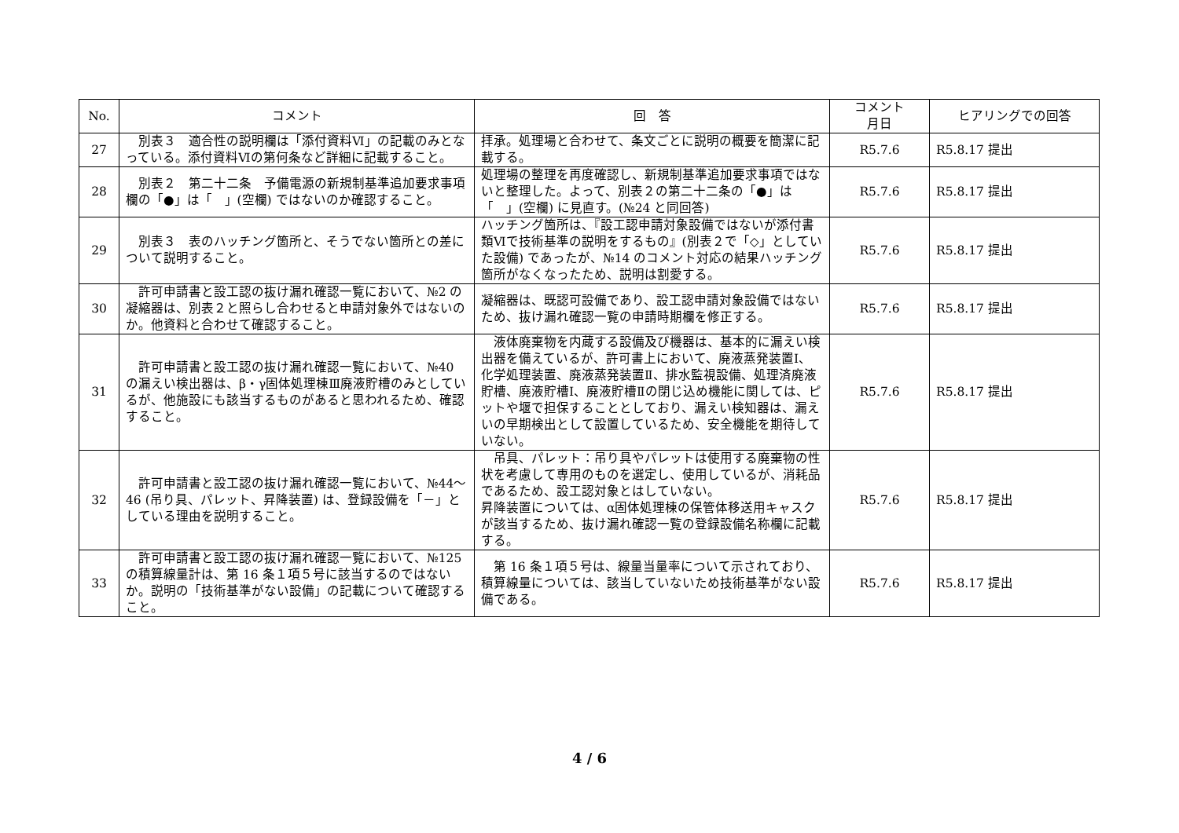| No. | コメント | 回 答 | コメント 月日 | ヒアリングでの回答 |
| --- | --- | --- | --- | --- |
| 27 | 別表３ 適合性の説明欄は「添付資料Ⅵ」の記載のみとなっている。添付資料Ⅵの第何条など詳細に記載すること。 | 拝承。処理場と合わせて、条文ごとに説明の概要を簡潔に記載する。 | R5.7.6 | R5.8.17 提出 |
| 28 | 別表２ 第二十二条 予備電源の新規制基準追加要求事項欄の「●」は「 」(空欄) ではないのか確認すること。 | 処理場の整理を再度確認し、新規制基準追加要求事項ではないと整理した。よって、別表２の第二十二条の「●」は「 」(空欄) に見直す。(№24 と同回答) | R5.7.6 | R5.8.17 提出 |
| 29 | 別表３ 表のハッチング箇所と、そうでない箇所との差について説明すること。 | ハッチング箇所は、『設工認申請対象設備ではないが添付書類Ⅵで技術基準の説明をするもの』(別表２で「◇」としていた設備) であったが、№14 のコメント対応の結果ハッチング箇所がなくなったため、説明は割愛する。 | R5.7.6 | R5.8.17 提出 |
| 30 | 許可申請書と設工認の抜け漏れ確認一覧において、№2 の凝縮器は、別表２と照らし合わせると申請対象外ではないのか。他資料と合わせて確認すること。 | 凝縮器は、既認可設備であり、設工認申請対象設備ではないため、抜け漏れ確認一覧の申請時期欄を修正する。 | R5.7.6 | R5.8.17 提出 |
| 31 | 許可申請書と設工認の抜け漏れ確認一覧において、№40 の漏えい検出器は、β・γ固体処理棟Ⅲ廃液貯槽のみとしているが、他施設にも該当するものがあると思われるため、確認すること。 | 液体廃棄物を内蔵する設備及び機器は、基本的に漏えい検出器を備えているが、許可書上において、廃液蒸発装置Ⅰ、化学処理装置、廃液蒸発装置Ⅱ、排水監視設備、処理済廃液貯槽、廃液貯槽Ⅰ、廃液貯槽Ⅱの閉じ込め機能に関しては、ピットや堰で担保することとしており、漏えい検知器は、漏えいの早期検出として設置しているため、安全機能を期待していない。 | R5.7.6 | R5.8.17 提出 |
| 32 | 許可申請書と設工認の抜け漏れ確認一覧において、№44～46 (吊り具、パレット、昇降装置) は、登録設備を「－」としている理由を説明すること。 | 吊具、パレット：吊り具やパレットは使用する廃棄物の性状を考慮して専用のものを選定し、使用しているが、消耗品であるため、設工認対象とはしていない。 昇降装置については、α固体処理棟の保管体移送用キャスクが該当するため、抜け漏れ確認一覧の登録設備名称欄に記載する。 | R5.7.6 | R5.8.17 提出 |
| 33 | 許可申請書と設工認の抜け漏れ確認一覧において、№125 の積算線量計は、第 16 条１項５号に該当するのではないか。説明の「技術基準がない設備」の記載について確認すること。 | 第 16 条１項５号は、線量当量率について示されており、積算線量については、該当していないため技術基準がない設備である。 | R5.7.6 | R5.8.17 提出 |
4 / 6